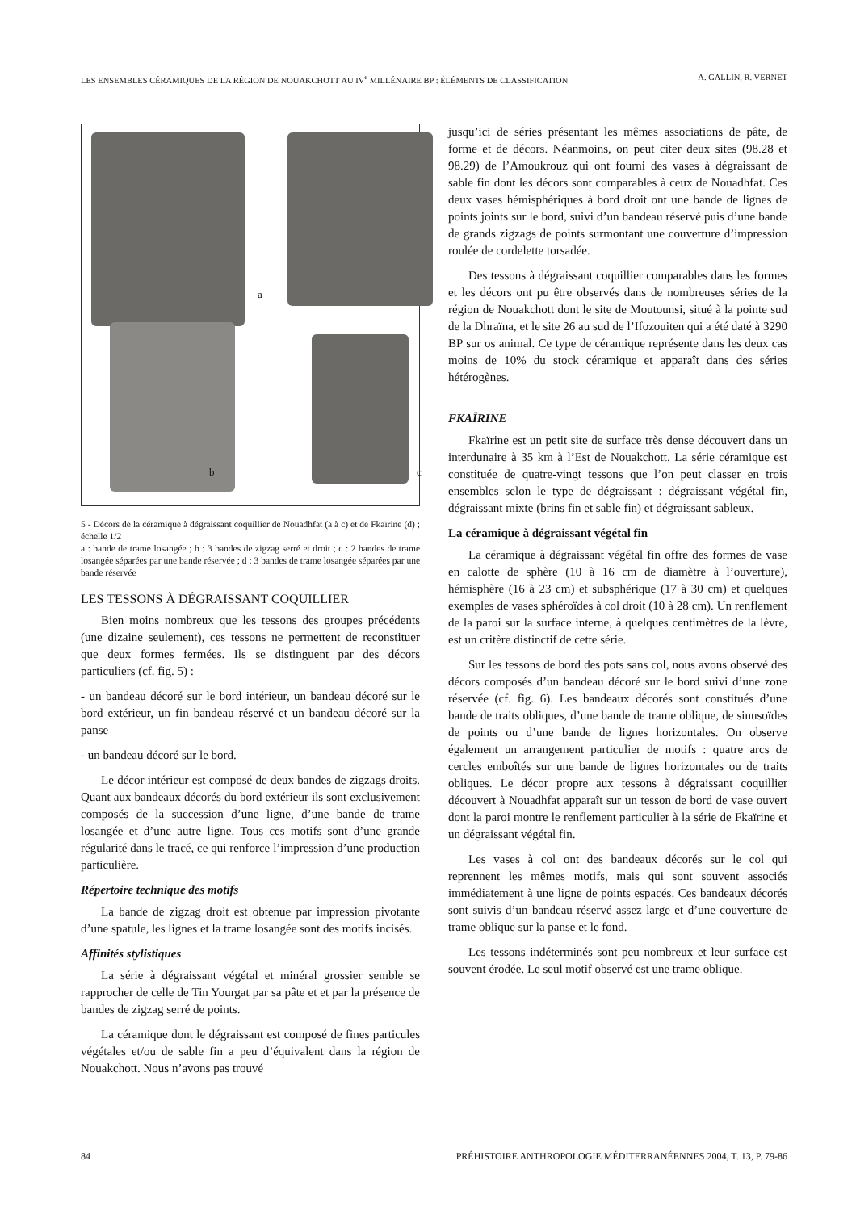LES ENSEMBLES CÉRAMIQUES DE LA RÉGION DE NOUAKCHOTT AU IV<sup>e</sup> MILLÉNAIRE BP : ÉLÉMENTS DE CLASSIFICATION A. GALLIN, R. VERNET
a
b c
5 - Décors de la céramique à dégraissant coquillier de Nouadhfat (a à c) et de Fkaïrine (d) ; échelle 1/2
a : bande de trame losangée ; b : 3 bandes de zigzag serré et droit ; c : 2 bandes de trame losangée séparées par une bande réservée ; d : 3 bandes de trame losangée séparées par une bande réservée
LES TESSONS À DÉGRAISSANT COQUILLIER
Bien moins nombreux que les tessons des groupes précédents (une dizaine seulement), ces tessons ne permettent de reconstituer que deux formes fermées. Ils se distinguent par des décors particuliers (cf. fig. 5) :
- un bandeau décoré sur le bord intérieur, un bandeau décoré sur le bord extérieur, un fin bandeau réservé et un bandeau décoré sur la panse
- un bandeau décoré sur le bord.
Le décor intérieur est composé de deux bandes de zigzags droits. Quant aux bandeaux décorés du bord extérieur ils sont exclusivement composés de la succession d’une ligne, d’une bande de trame losangée et d’une autre ligne. Tous ces motifs sont d’une grande régularité dans le tracé, ce qui renforce l’impression d’une production particulière.
Répertoire technique des motifs
La bande de zigzag droit est obtenue par impression pivotante d’une spatule, les lignes et la trame losangée sont des motifs incisés.
Affinités stylistiques
La série à dégraissant végétal et minéral grossier semble se rapprocher de celle de Tin Yourgat par sa pâte et et par la présence de bandes de zigzag serré de points.
La céramique dont le dégraissant est composé de fines particules végétales et/ou de sable fin a peu d’équivalent dans la région de Nouakchott. Nous n’avons pas trouvé
jusqu’ici de séries présentant les mêmes associations de pâte, de forme et de décors. Néanmoins, on peut citer deux sites (98.28 et 98.29) de l’Amoukrouz qui ont fourni des vases à dégraissant de sable fin dont les décors sont comparables à ceux de Nouadhfat. Ces deux vases hémisphériques à bord droit ont une bande de lignes de points joints sur le bord, suivi d’un bandeau réservé puis d’une bande de grands zigzags de points surmontant une couverture d’impression roulée de cordelette torsadée.
Des tessons à dégraissant coquillier comparables dans les formes et les décors ont pu être observés dans de nombreuses séries de la région de Nouakchott dont le site de Moutounsi, situé à la pointe sud de la Dhraïna, et le site 26 au sud de l’Ifozouiten qui a été daté à 3290 BP sur os animal. Ce type de céramique représente dans les deux cas moins de 10% du stock céramique et apparaît dans des séries hétérogènes.
FKAÏRINE
Fkaïrine est un petit site de surface très dense découvert dans un interdunaire à 35 km à l’Est de Nouakchott. La série céramique est constituée de quatre-vingt tessons que l’on peut classer en trois ensembles selon le type de dégraissant : dégraissant végétal fin, dégraissant mixte (brins fin et sable fin) et dégraissant sableux.
La céramique à dégraissant végétal fin
La céramique à dégraissant végétal fin offre des formes de vase en calotte de sphère (10 à 16 cm de diamètre à l’ouverture), hémisphère (16 à 23 cm) et subsphérique (17 à 30 cm) et quelques exemples de vases sphéroïdes à col droit (10 à 28 cm). Un renflement de la paroi sur la surface interne, à quelques centimètres de la lèvre, est un critère distinctif de cette série.
Sur les tessons de bord des pots sans col, nous avons observé des décors composés d’un bandeau décoré sur le bord suivi d’une zone réservée (cf. fig. 6). Les bandeaux décorés sont constitués d’une bande de traits obliques, d’une bande de trame oblique, de sinusoïdes de points ou d’une bande de lignes horizontales. On observe également un arrangement particulier de motifs : quatre arcs de cercles emboîtés sur une bande de lignes horizontales ou de traits obliques. Le décor propre aux tessons à dégraissant coquillier découvert à Nouadhfat apparaît sur un tesson de bord de vase ouvert dont la paroi montre le renflement particulier à la série de Fkaïrine et un dégraissant végétal fin.
Les vases à col ont des bandeaux décorés sur le col qui reprennent les mêmes motifs, mais qui sont souvent associés immédiatement à une ligne de points espacés. Ces bandeaux décorés sont suivis d’un bandeau réservé assez large et d’une couverture de trame oblique sur la panse et le fond.
Les tessons indéterminés sont peu nombreux et leur surface est souvent érodée. Le seul motif observé est une trame oblique.
84 PRÉHISTOIRE ANTHROPOLOGIE MÉDITERRANÉENNES 2004, T. 13, P. 79-86